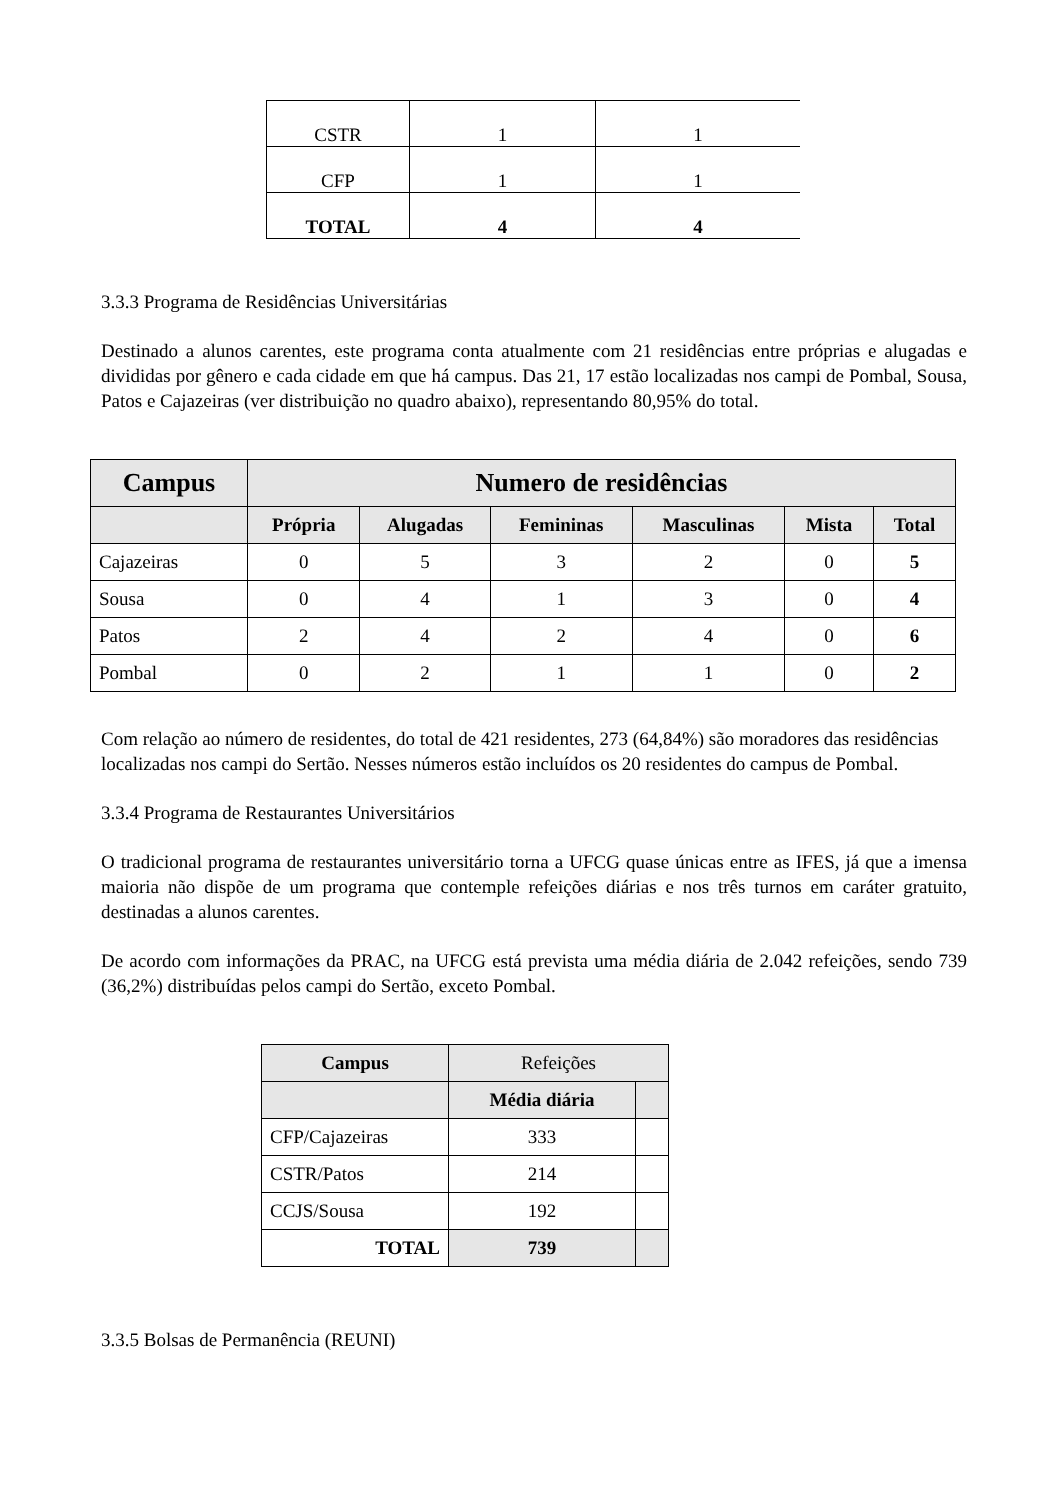| CSTR | 1 | 1 |
| CFP | 1 | 1 |
| TOTAL | 4 | 4 |
3.3.3 Programa de Residências Universitárias
Destinado a alunos carentes, este programa conta atualmente com 21 residências entre próprias e alugadas e divididas por gênero e cada cidade em que há campus. Das 21, 17 estão localizadas nos campi de Pombal, Sousa, Patos e Cajazeiras (ver distribuição no quadro abaixo), representando 80,95% do total.
| Campus | Numero de residências | | | | | |
| --- | --- | --- | --- | --- | --- | --- |
| | Própria | Alugadas | Femininas | Masculinas | Mista | Total |
| Cajazeiras | 0 | 5 | 3 | 2 | 0 | 5 |
| Sousa | 0 | 4 | 1 | 3 | 0 | 4 |
| Patos | 2 | 4 | 2 | 4 | 0 | 6 |
| Pombal | 0 | 2 | 1 | 1 | 0 | 2 |
Com relação ao número de residentes, do total de 421 residentes, 273 (64,84%) são moradores das residências localizadas nos campi do Sertão. Nesses números estão incluídos os 20 residentes do campus de Pombal.
3.3.4 Programa de Restaurantes Universitários
O tradicional programa de restaurantes universitário torna a UFCG quase únicas entre as IFES, já que a imensa maioria não dispõe de um programa que contemple refeições diárias e nos três turnos em caráter gratuito, destinadas a alunos carentes.
De acordo com informações da PRAC, na UFCG está prevista uma média diária de 2.042 refeições, sendo 739 (36,2%) distribuídas pelos campi do Sertão, exceto Pombal.
| Campus | Refeições | |
| | Média diária | |
| CFP/Cajazeiras | 333 | |
| CSTR/Patos | 214 | |
| CCJS/Sousa | 192 | |
| TOTAL | 739 | |
3.3.5 Bolsas de Permanência (REUNI)